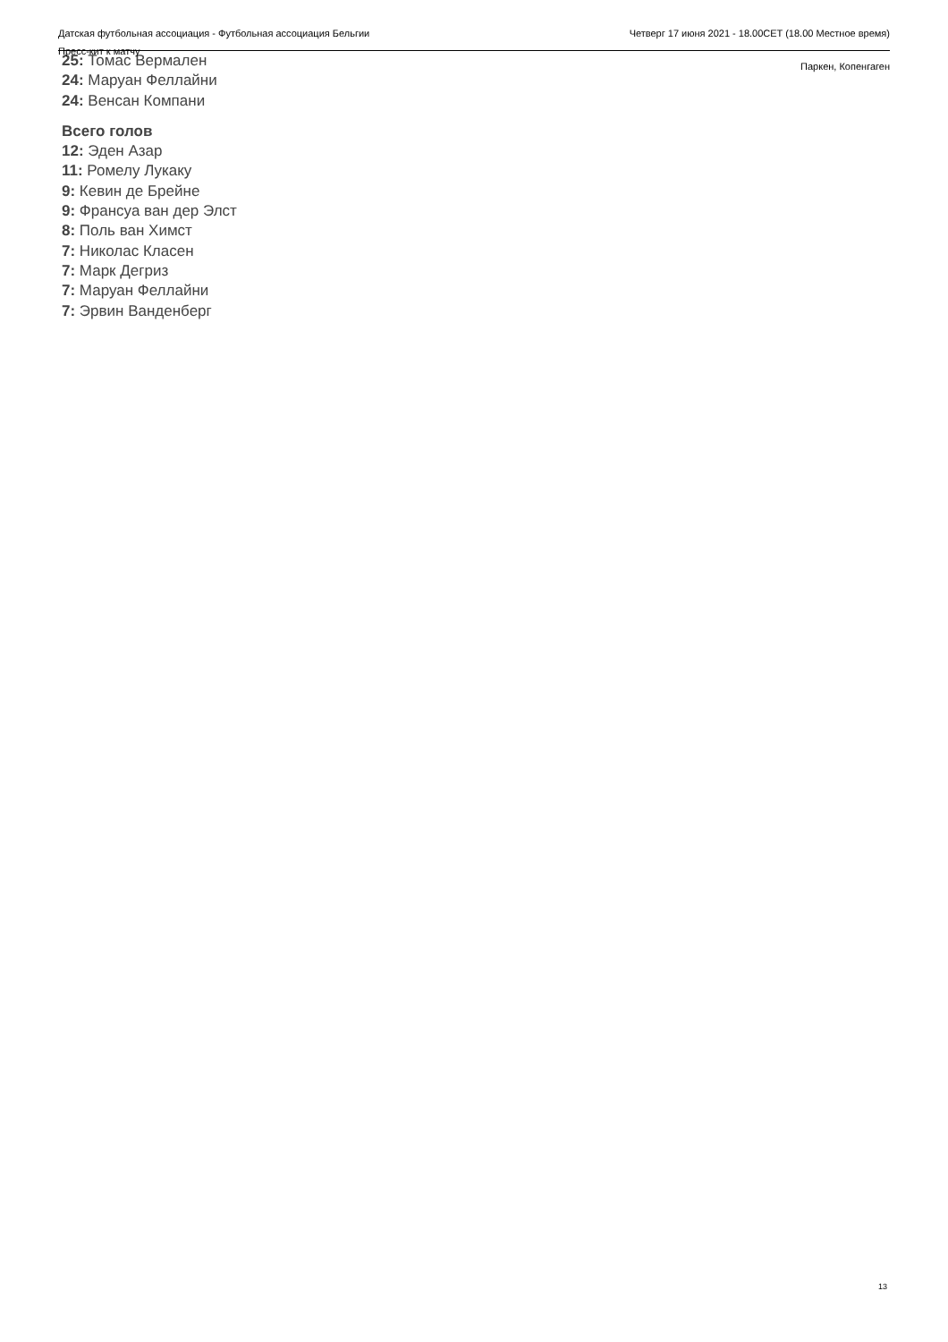Датская футбольная ассоциация - Футбольная ассоциация Бельгии
Пресс-кит к матчу
Четверг 17 июня 2021 - 18.00CET (18.00 Местное время)
Паркен, Копенгаген
25: Томас Вермален
24: Маруан Феллайни
24: Венсан Компани
Всего голов
12: Эден Азар
11: Ромелу Лукаку
9: Кевин де Брейне
9: Франсуа ван дер Элст
8: Поль ван Химст
7: Николас Класен
7: Марк Дегриз
7: Маруан Феллайни
7: Эрвин Ванденберг
13